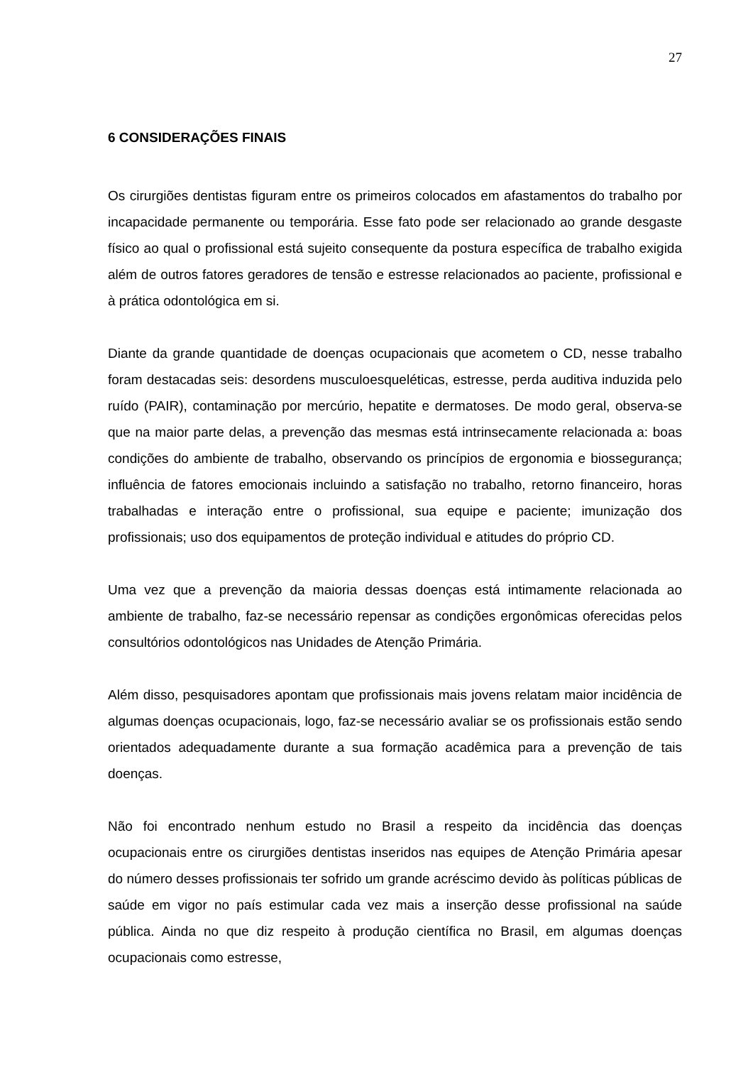27
6 CONSIDERAÇÕES FINAIS
Os cirurgiões dentistas figuram entre os primeiros colocados em afastamentos do trabalho por incapacidade permanente ou temporária. Esse fato pode ser relacionado ao grande desgaste físico ao qual o profissional está sujeito consequente da postura específica de trabalho exigida além de outros fatores geradores de tensão e estresse relacionados ao paciente, profissional e à prática odontológica em si.
Diante da grande quantidade de doenças ocupacionais que acometem o CD, nesse trabalho foram destacadas seis: desordens musculoesqueléticas, estresse, perda auditiva induzida pelo ruído (PAIR), contaminação por mercúrio, hepatite e dermatoses. De modo geral, observa-se que na maior parte delas, a prevenção das mesmas está intrinsecamente relacionada a: boas condições do ambiente de trabalho, observando os princípios de ergonomia e biossegurança; influência de fatores emocionais incluindo a satisfação no trabalho, retorno financeiro, horas trabalhadas e interação entre o profissional, sua equipe e paciente; imunização dos profissionais; uso dos equipamentos de proteção individual e atitudes do próprio CD.
Uma vez que a prevenção da maioria dessas doenças está intimamente relacionada ao ambiente de trabalho, faz-se necessário repensar as condições ergonômicas oferecidas pelos consultórios odontológicos nas Unidades de Atenção Primária.
Além disso, pesquisadores apontam que profissionais mais jovens relatam maior incidência de algumas doenças ocupacionais, logo, faz-se necessário avaliar se os profissionais estão sendo orientados adequadamente durante a sua formação acadêmica para a prevenção de tais doenças.
Não foi encontrado nenhum estudo no Brasil a respeito da incidência das doenças ocupacionais entre os cirurgiões dentistas inseridos nas equipes de Atenção Primária apesar do número desses profissionais ter sofrido um grande acréscimo devido às políticas públicas de saúde em vigor no país estimular cada vez mais a inserção desse profissional na saúde pública. Ainda no que diz respeito à produção científica no Brasil, em algumas doenças ocupacionais como estresse,